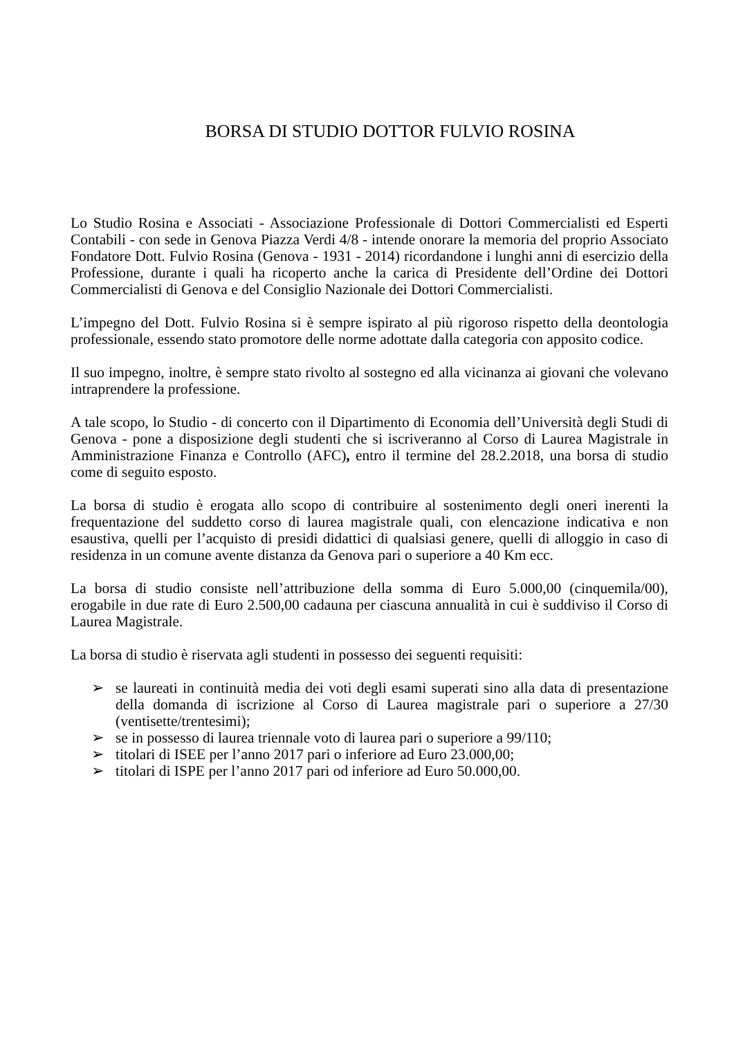BORSA DI STUDIO DOTTOR FULVIO ROSINA
Lo Studio Rosina e Associati - Associazione Professionale di Dottori Commercialisti ed Esperti Contabili - con sede in Genova Piazza Verdi 4/8 - intende onorare la memoria del proprio Associato Fondatore Dott. Fulvio Rosina (Genova - 1931 - 2014) ricordandone i lunghi anni di esercizio della Professione, durante i quali ha ricoperto anche la carica di Presidente dell’Ordine dei Dottori Commercialisti di Genova e del Consiglio Nazionale dei Dottori Commercialisti.
L’impegno del Dott. Fulvio Rosina si è sempre ispirato al più rigoroso rispetto della deontologia professionale, essendo stato promotore delle norme adottate dalla categoria con apposito codice.
Il suo impegno, inoltre, è sempre stato rivolto al sostegno ed alla vicinanza ai giovani che volevano intraprendere la professione.
A tale scopo, lo Studio - di concerto con il Dipartimento di Economia dell’Università degli Studi di Genova - pone a disposizione degli studenti che si iscriveranno al Corso di Laurea Magistrale in Amministrazione Finanza e Controllo (AFC), entro il termine del 28.2.2018, una borsa di studio come di seguito esposto.
La borsa di studio è erogata allo scopo di contribuire al sostenimento degli oneri inerenti la frequentazione del suddetto corso di laurea magistrale quali, con elencazione indicativa e non esaustiva, quelli per l’acquisto di presidi didattici di qualsiasi genere, quelli di alloggio in caso di residenza in un comune avente distanza da Genova pari o superiore a 40 Km ecc.
La borsa di studio consiste nell’attribuzione della somma di Euro 5.000,00 (cinquemila/00), erogabile in due rate di Euro 2.500,00 cadauna per ciascuna annualità in cui è suddiviso il Corso di Laurea Magistrale.
La borsa di studio è riservata agli studenti in possesso dei seguenti requisiti:
➢ se laureati in continuità media dei voti degli esami superati sino alla data di presentazione della domanda di iscrizione al Corso di Laurea magistrale pari o superiore a 27/30 (ventisette/trentesimi);
➢ se in possesso di laurea triennale voto di laurea pari o superiore a 99/110;
➢ titolari di ISEE per l’anno 2017 pari o inferiore ad Euro 23.000,00;
➢ titolari di ISPE per l’anno 2017 pari od inferiore ad Euro 50.000,00.